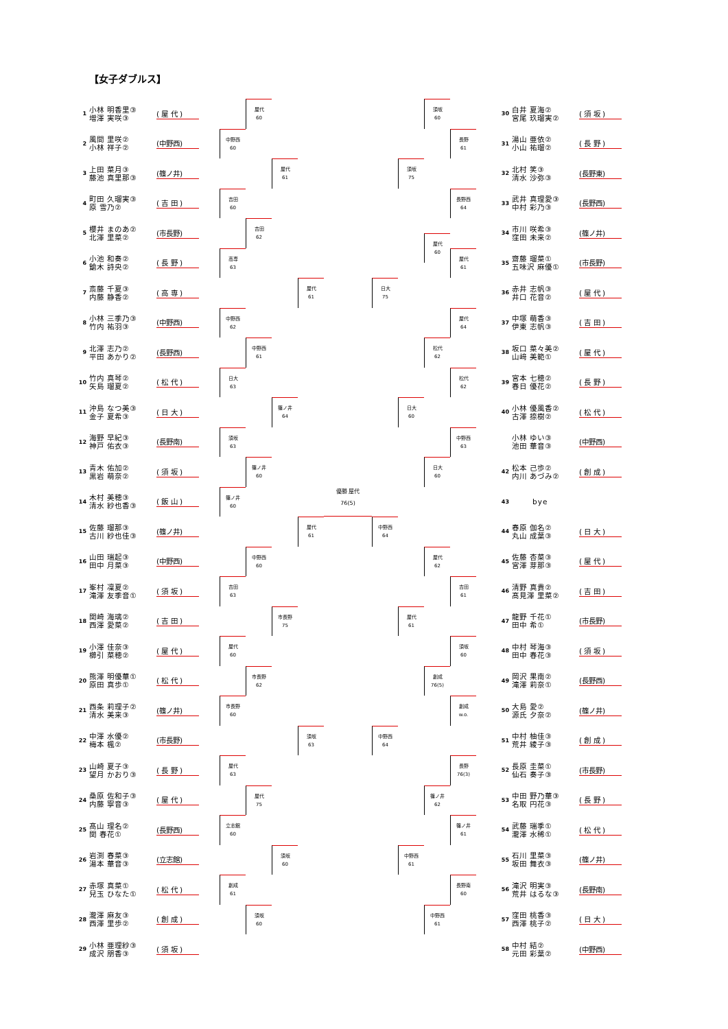【女子ダブルス】
1
小林 明香里③
増澤 実咲③
( 屋 代 )
2
風間 里咲②
小林 祥子②
(中野西)
3
上田 菜月③
藤池 真里那③
(篠ノ井)
4
町田 久瑠実③
原 雪乃②
( 吉 田 )
5
櫻井 まのあ②
北澤 里菜②
(市長野)
6
小池 和奏②
鎗木 詩央②
( 長 野 )
7
斎藤 千夏③
内藤 静香②
( 高 専 )
8
小林 三季乃③
竹内 祐羽③
(中野西)
9
北澤 志乃②
平田 あかり②
(長野西)
10
竹内 真琴②
矢島 瑠夏②
( 松 代 )
11
沖島 なつ美③
金子 夏希③
( 日 大 )
12
海野 早紀③
神戸 佑衣③
(長野南)
13
青木 佑加②
黒岩 萌奈②
( 須 坂 )
14
木村 美穂③
清水 紗也香③
( 飯 山 )
15
佐藤 瑠那③
古川 紗也佳③
(篠ノ井)
16
山田 瑞起③
田中 月菜③
(中野西)
17
峯村 凜夏②
滝澤 友季音①
( 須 坂 )
18
関崎 海璃②
西澤 愛菜②
( 吉 田 )
19
小澤 佳奈③
櫛引 菜穂②
( 屋 代 )
20
熊澤 明優華①
原田 真歩①
( 松 代 )
21
西条 莉理子②
清水 美来③
(篠ノ井)
22
中澤 水優②
梅本 楓②
(市長野)
23
山崎 夏子③
望月 かおり③
( 長 野 )
24
桑原 佐和子③
内藤 寧音③
( 屋 代 )
25
髙山 理名②
関 春花①
(長野西)
26
岩渕 春菜③
湯本 華音③
(立志館)
27
赤塚 真菜①
兒玉 ひなた①
( 松 代 )
28
瀧澤 麻友③
西澤 里歩②
( 創 成 )
29
小林 亜理紗③
成沢 朋香③
( 須 坂 )
屋代
60
中野西
60
屋代
61
吉田
60
吉田
62
高専
63
屋代
61
中野西
62
中野西
61
日大
63
篠ノ井
64
須坂
63
篠ノ井
60
篠ノ井
60
屋代
61
中野西
60
吉田
63
市長野
75
屋代
60
市長野
62
市長野
60
須坂
63
屋代
63
屋代
75
立志館
60
須坂
60
創成
61
須坂
60
優勝 屋代
76(5)
日大
75
中野西
64
中野西
64
須坂
75
日大
60
屋代
61
中野西
61
須坂
60
屋代
60
松代
62
日大
60
屋代
62
創成
76(5)
篠ノ井
62
中野西
61
長野
61
長野西
64
屋代
61
屋代
64
松代
62
中野西
63
吉田
61
須坂
60
創成
w.o.
長野
76(3)
篠ノ井
61
長野南
60
30
白井 夏海②
宮尾 玖瑠実②
( 須 坂 )
31
湯山 亜依②
小山 祐瑠②
( 長 野 )
32
北村 笑③
清水 沙弥③
(長野東)
33
武井 真理愛③
中村 彩乃③
(長野西)
34
市川 咲希③
窪田 未来②
(篠ノ井)
35
齋藤 瑠菜①
五味沢 麻優①
(市長野)
36
赤井 志帆③
井口 花音②
( 屋 代 )
37
中塚 萌香③
伊東 志帆③
( 吉 田 )
38
坂口 菜々美②
山﨑 美範①
( 屋 代 )
39
宮本 七穂②
春日 優花②
( 長 野 )
40
小林 優風香②
古澤 捺樹②
( 松 代 )
小林 ゆい③
池田 華音③
(中野西)
42
松本 己歩②
内川 あづみ②
( 創 成 )
43
bye
44
春原 伽名②
丸山 成葉③
( 日 大 )
45
佐藤 杏菜③
宮澤 芽那③
( 屋 代 )
46
清野 真貴②
髙見澤 里菜②
( 吉 田 )
47
龍野 千花①
田中 希①
(市長野)
48
中村 琴海③
田中 春花③
( 須 坂 )
49
岡沢 果南②
滝澤 莉奈①
(長野西)
50
大島 愛②
源氏 夕奈②
(篠ノ井)
51
中村 柚佳③
荒井 綾子③
( 創 成 )
52
長原 圭菜①
仙石 奏子③
(市長野)
53
中田 野乃華③
名取 円花③
( 長 野 )
54
武藤 瑞季①
瀧澤 水稀①
( 松 代 )
55
石川 里菜③
坂田 舞衣③
(篠ノ井)
56
滝沢 明実③
荒井 はるな③
(長野南)
57
窪田 桃香③
西澤 桃子②
( 日 大 )
58
中村 結②
元田 彩葉②
(中野西)